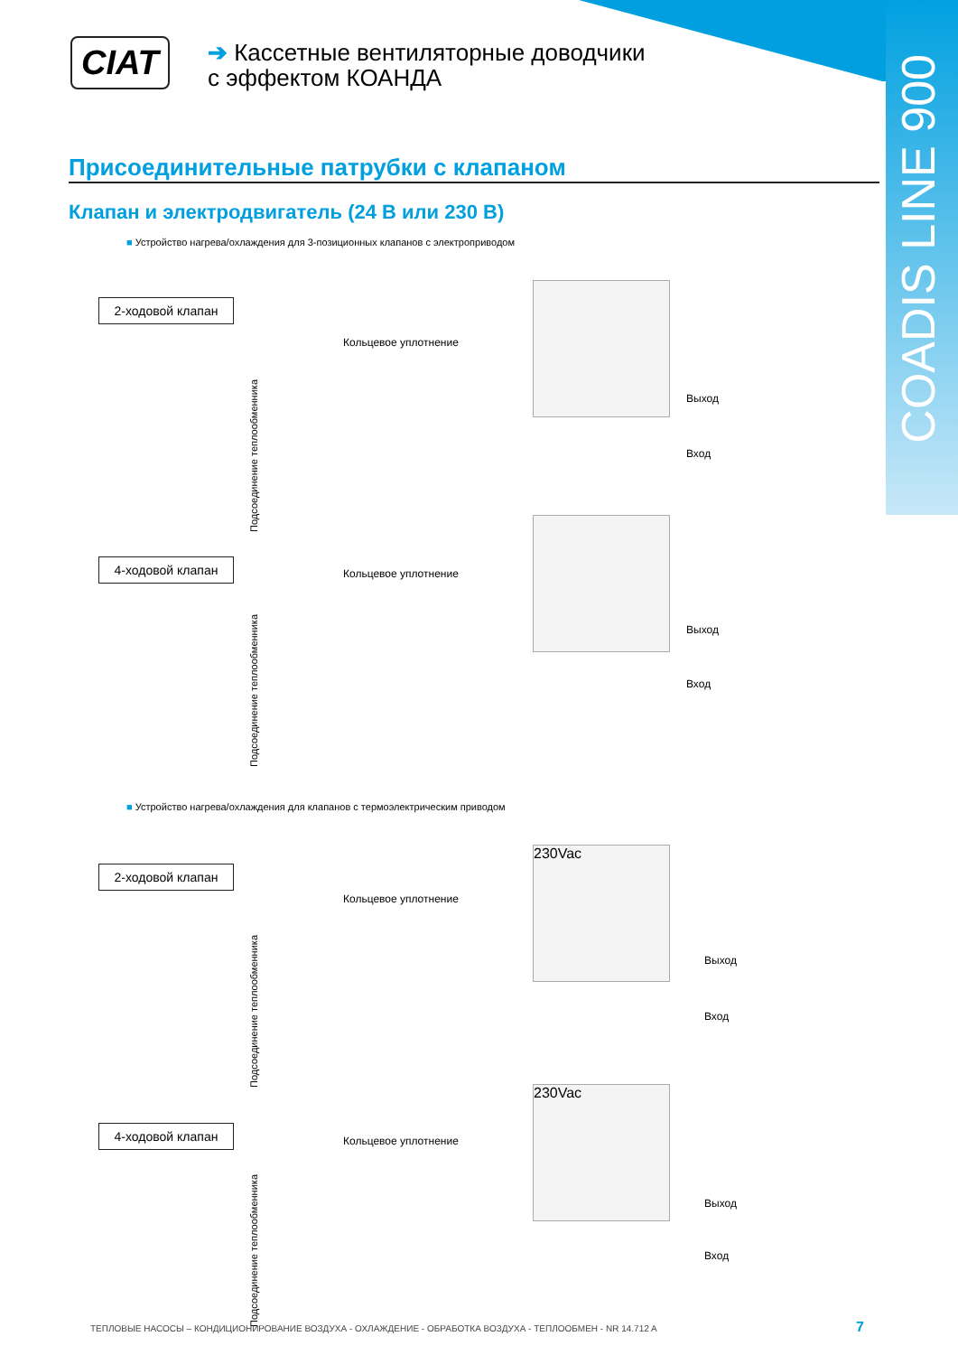CIAT
➔ Кассетные вентиляторные доводчики
с эффектом КОАНДА
COADIS LINE 900
Присоединительные патрубки с клапаном
Клапан и электродвигатель (24 В или 230 В)
■ Устройство нагрева/охлаждения для 3-позиционных клапанов с электроприводом
2-ходовой клапан
Кольцевое уплотнение
Подсоединение теплообменника
Выход
Вход
4-ходовой клапан
Кольцевое уплотнение
Подсоединение теплообменника
Выход
Вход
■ Устройство нагрева/охлаждения для клапанов с термоэлектрическим приводом
2-ходовой клапан
Кольцевое уплотнение
Подсоединение теплообменника
230Vac
Выход
Вход
4-ходовой клапан
Кольцевое уплотнение
Подсоединение теплообменника
230Vac
Выход
Вход
ТЕПЛОВЫЕ НАСОСЫ – КОНДИЦИОНИРОВАНИЕ ВОЗДУХА - ОХЛАЖДЕНИЕ - ОБРАБОТКА ВОЗДУХА - ТЕПЛООБМЕН - NR 14.712 A
7